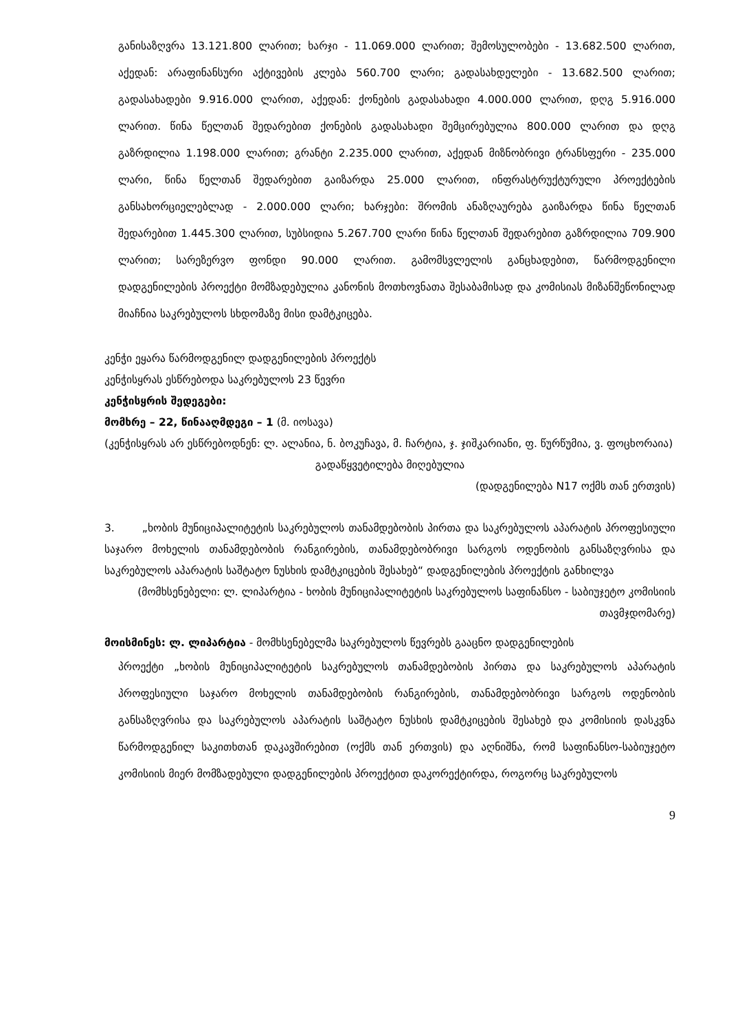განისაზღვრა 13.121.800 ლარით; ხარჯი - 11.069.000 ლარით; შემოსულობები - 13.682.500 ლარით, აქედან: არაფინანსური აქტივების კლება 560.700 ლარი; გადასახდელები - 13.682.500 ლარით; გადასახადები 9.916.000 ლარით, აქედან: ქონების გადასახადი 4.000.000 ლარით, დღგ 5.916.000 ლარით. წინა წელთან შედარებით ქონების გადასახადი შემცირებულია 800.000 ლარით და დღგ გაზრდილია 1.198.000 ლარით; გრანტი 2.235.000 ლარით, აქედან მიზნობრივი ტრანსფერი - 235.000 ლარი, წინა წელთან შედარებით გაიზარდა 25.000 ლარით, ინფრასტრუქტურული პროექტების განსახორციელებლად - 2.000.000 ლარი; ხარჯები: შრომის ანაზღაურება გაიზარდა წინა წელთან შედარებით 1.445.300 ლარით, სუბსიდია 5.267.700 ლარი წინა წელთან შედარებით გაზრდილია 709.900 ლარით; სარეზერვო ფონდი 90.000 ლარით. გამომსვლელის განცხადებით, წარმოდგენილი დადგენილების პროექტი მომზადებულია კანონის მოთხოვნათა შესაბამისად და კომისიას მიზანშეწონილად მიაჩნია საკრებულოს სხდომაზე მისი დამტკიცება.
კენჭი ეყარა წარმოდგენილ დადგენილების პროექტს
კენჭისყრას ესწრებოდა საკრებულოს 23 წევრი
კენჭისყრის შედეგები:
მომხრე – 22, წინააღმდეგი – 1 (მ. იოსავა)
(კენჭისყრას არ ესწრებოდნენ: ლ. ალანია, ნ. ბოკუჩავა, მ. ჩარტია, ჯ. ჯიშკარიანი, ფ. წურწუმია, ვ. ფოცხორაია)
გადაწყვეტილება მიღებულია
(დადგენილება N17 ოქმს თან ერთვის)
3. „ხობის მუნიციპალიტეტის საკრებულოს თანამდებობის პირთა და საკრებულოს აპარატის პროფესიული საჯარო მოხელის თანამდებობის რანგირების, თანამდებობრივი სარგოს ოდენობის განსაზღვრისა და საკრებულოს აპარატის საშტატო ნუსხის დამტკიცების შესახებ“ დადგენილების პროექტის განხილვა
(მომხსენებელი: ლ. ლიპარტია - ხობის მუნიციპალიტეტის საკრებულოს საფინანსო - საბიუჯეტო კომისიის თავმჯდომარე)
მოისმინეს: ლ. ლიპარტია - მომხსენებელმა საკრებულოს წევრებს გააცნო დადგენილების
პროექტი „ხობის მუნიციპალიტეტის საკრებულოს თანამდებობის პირთა და საკრებულოს აპარატის პროფესიული საჯარო მოხელის თანამდებობის რანგირების, თანამდებობრივი სარგოს ოდენობის განსაზღვრისა და საკრებულოს აპარატის საშტატო ნუსხის დამტკიცების შესახებ და კომისიის დასკვნა წარმოდგენილ საკითხთან დაკავშირებით (ოქმს თან ერთვის) და აღნიშნა, რომ საფინანსო-საბიუჯეტო კომისიის მიერ მომზადებული დადგენილების პროექტით დაკორექტირდა, როგორც საკრებულოს
9